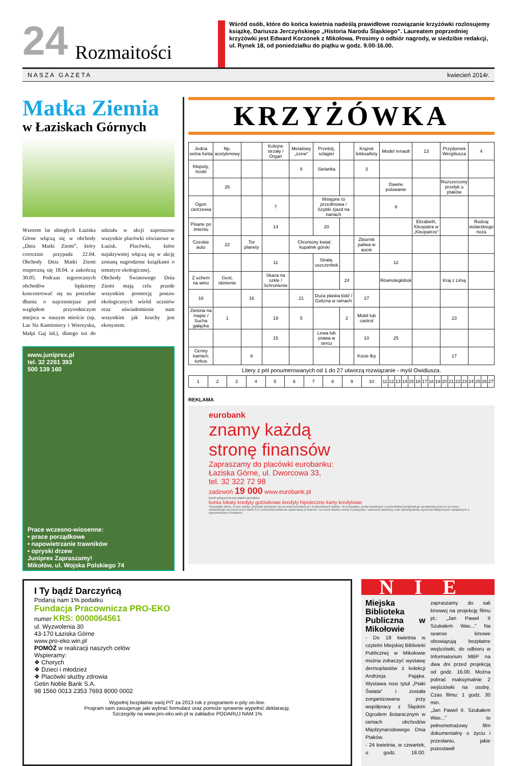24
Rozmaitości
Wśród osób, które do końca kwietnia nadeślą prawidłowe rozwiązanie krzyżówki rozlosujemy książkę, Dariusza Jerczyńskiego „Historia Narodu Śląskiego”. Laureatem poprzedniej krzyżówki jest Edward Korzonek z Mikołowa. Prosimy o odbiór nagrody, w siedzibie redakcji, ul. Rynek 18, od poniedziałku do piątku w godz. 9.00-16.00.
NASZA GAZETA kwiecień 2014r.
Matka Ziemia
w Łaziskach Górnych
Wzorem lat ubiegłych Łaziska Górne włączą się w obchody „Dnia Matki Ziemi”, który corocznie przypada 22.04. Obchody Dnia Matki Ziemi rozpoczną się 18.04. a zakończą 30.05. Podczas tegorocznych obchodów będziemy koncentrować się na potrzebie dbania o najcenniejsze pod względem przyrodniczym miejsca w naszym mieście (np. Las Na Kamieniecy i Wierzysku, Małpi Gaj itd.), dlatego też do udziału w akcji zaproszono wszystkie placówki oświatowe w Łazisk. Placówki, które najaktywniej włączą się w akcję zostaną nagrodzone książkami o tematyce ekologicznej.
Obchody Światowego Dnia Ziemi mają celu przede wszystkim promocję postaw ekologicznych wśród uczniów oraz uświadomienie nam wszystkim jak kruchy jest ekosystem.
www.juniprex.pl
tel. 32 2261 393
500 139 160
Prace wczesno-wiosenne:
• prace porządkowe
• napowietrzanie trawników
• opryski drzew
Juniprex Zapraszamy!
Mikołów, ul. Wojska Polskiego 74
KRZYŻÓWKA
| Jedna setna funta | Np. acetylenowy | | Kolejne strzały / Organ | Metalowy „szew” | Przebój, szlagier | | Krążek lekkoatlety | Model renault | 13 | Przydomek Wergiliusza | 4 |
| Kłopoty, troski | | | | 8 | Sielanka | | 3 | | | | |
| | 26 | | | | | | | Dawne polowanie | | Rozszerzony przełyk u ptaków | |
| Ogon cietrzewia | | | 7 | | Wstępne to przedmowa / Szybki zjazd na nartach | | | 9 | | | |
| Pisane po imieniu | | | 14 | | 20 | | | | Elizabeth, Kleopatra w „Kleopatrze” | | Rodzaj stolarskiego noża |
| Czeskie auto | 22 | Tor planety | | Chroniony kwiat; kupalnik górski | | | Zbiornik paliwa w aucie | | | | |
| | | | 11 | | Strata, uszczerbek | | | 12 | | | |
| Z uchem na wino | Gest, skinienie | | Skaza na szkle / Schronienie | | | 24 | | Równoległobok | | Kraj z Limą | |
| 18 | | 16 | | 21 | Duża płaska łódź / Golizna w ramach | | 27 | | | | |
| Zielona na mapie / Sucha gałązka | 1 | | 19 | 5 | | 2 | Mobil lub castrol | | | 23 | |
| | | | 15 | | Lewa lub prawa w sercu | | 10 | 25 | | | |
| Cenny kamień; turkus | | 6 | | | | | Kocie łby | | | 17 | |
Litery z pól ponumerowanych od 1 do 27 utworzą rozwiązanie - myśl Owidiusza.
| 1 | 2 | 3 | 4 | 5 | 6 | 7 | 8 | 9 | 10 | 11 | 12 | 13 | 14 | 15 | 16 | 17 | 18 | 19 | 20 | 21 | 22 | 23 | 24 | 25 | 26 | 27 |
REKLAMA
eurobank
znamy każdą
stronę finansów
Zapraszamy do placówki eurobanku:
Łaziska Górne, ul. Dworcowa 33,
tel. 32 322 72 98
zadzwoń 19 000 www.eurobank.pl
koszt połączenia wg stawki operatora
konta lokaty kredyty gotówkowe kredyty hipoteczne karty kredytowe
Szczegóły oferty, w tym opłaty i prowizje dostępne są na www.eurobank.pl i w placówkach Banku. W przypadku umów zawartych u pośrednika kredytowego uprawniony jest on na mocy udzielonego mu przez Euro Bank S.A. pełnomocnictwa do zawierania w imieniu i na rzecz Banku umów o pożyczkę i rachunek bankowy oraz wykonywania czynności faktycznych związanych z wymienionymi umowami.
I Ty bądź Darczyńcą
Podaruj nam 1% podatku
Fundacja Pracownicza PRO-EKO
numer KRS: 0000064561
ul. Wyzwolenia 30
43-170 Łaziska Górne
www.pro-eko.win.pl
POMÓŻ w realizacji naszych celów
Wspieramy:
❖ Chorych
❖ Dzieci i młodzież
❖ Placówki służby zdrowia
Getin Noble Bank S.A.
98 1560 0013 2353 7693 8000 0002
Wypełnij bezpłatnie swój PIT za 2013 rok z programem e-pity on-line.
Program sam zasugeruje jaki wybrać formularz oraz pomoże sprawnie wypełnić deklarację.
Szczegóły na www.pro-eko.win.pl w zakładce PODARUJ NAM 1%
NIE
Miejska Biblioteka Publiczna w Mikołowie
- Do 18 kwietnia w czytelni Miejskiej Biblioteki Publicznej w Mikołowie można zobaczyć wystawę dermoplastów z kolekcji Andrzeja Pająka. Wystawa nosi tytuł „Ptaki Świata” i została zorganizowana przy współpracy z Śląskim Ogrodem Botanicznym w ramach obchodów Międzynarodowego Dnia Ptaków.
- 24 kwietnia, w czwartek, o godz. 18.00. zapraszamy do sali kinowej na projekcję filmu pt.: „Jan Paweł II Szukałem Was...” Na seanse kinowe obowiązują bezpłatne wejściówki, do odbioru w Informatorium MBP na dwa dni przed projekcją od godz. 16.00. Można pobrać maksymalnie 2 wejściówki na osobę. Czas filmu: 1 godz. 30 min.
„Jan Paweł II. Szukałem Was...” to pełnometrażowy film dokumentalny o życiu i przesłaniu, jakie pozostawił